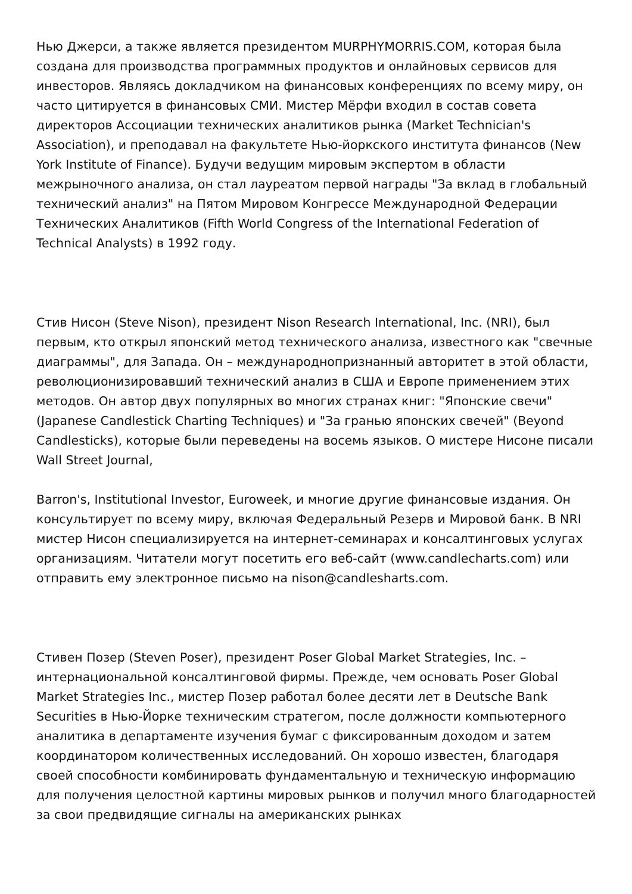Нью Джерси, а также является президентом MURPHYMORRIS.COM, которая была создана для производства программных продуктов и онлайновых сервисов для инвесторов. Являясь докладчиком на финансовых конференциях по всему миру, он часто цитируется в финансовых СМИ. Мистер Мёрфи входил в состав совета директоров Ассоциации технических аналитиков рынка (Market Technician's Association), и преподавал на факультете Нью-йоркского института финансов (New York Institute of Finance). Будучи ведущим мировым экспертом в области межрыночного анализа, он стал лауреатом первой награды "За вклад в глобальный технический анализ" на Пятом Мировом Конгрессе Международной Федерации Технических Аналитиков (Fifth World Congress of the International Federation of Technical Analysts) в 1992 году.
Стив Нисон (Steve Nison), президент Nison Research International, Inc. (NRI), был первым, кто открыл японский метод технического анализа, известного как "свечные диаграммы", для Запада. Он – международнопризнанный авторитет в этой области, революционизировавший технический анализ в США и Европе применением этих методов. Он автор двух популярных во многих странах книг: "Японские свечи" (Japanese Candlestick Charting Techniques) и "За гранью японских свечей" (Beyond Candlesticks), которые были переведены на восемь языков. О мистере Нисоне писали Wall Street Journal,
Barron's, Institutional Investor, Euroweek, и многие другие финансовые издания. Он консультирует по всему миру, включая Федеральный Резерв и Мировой банк. В NRI мистер Нисон специализируется на интернет-семинарах и консалтинговых услугах организациям. Читатели могут посетить его веб-сайт (www.candlecharts.com) или отправить ему электронное письмо на nison@candlesharts.com.
Стивен Позер (Steven Poser), президент Poser Global Market Strategies, Inc. – интернациональной консалтинговой фирмы. Прежде, чем основать Poser Global Market Strategies Inc., мистер Позер работал более десяти лет в Deutsche Bank Securities в Нью-Йорке техническим стратегом, после должности компьютерного аналитика в департаменте изучения бумаг с фиксированным доходом и затем координатором количественных исследований. Он хорошо известен, благодаря своей способности комбинировать фундаментальную и техническую информацию для получения целостной картины мировых рынков и получил много благодарностей за свои предвидящие сигналы на американских рынках